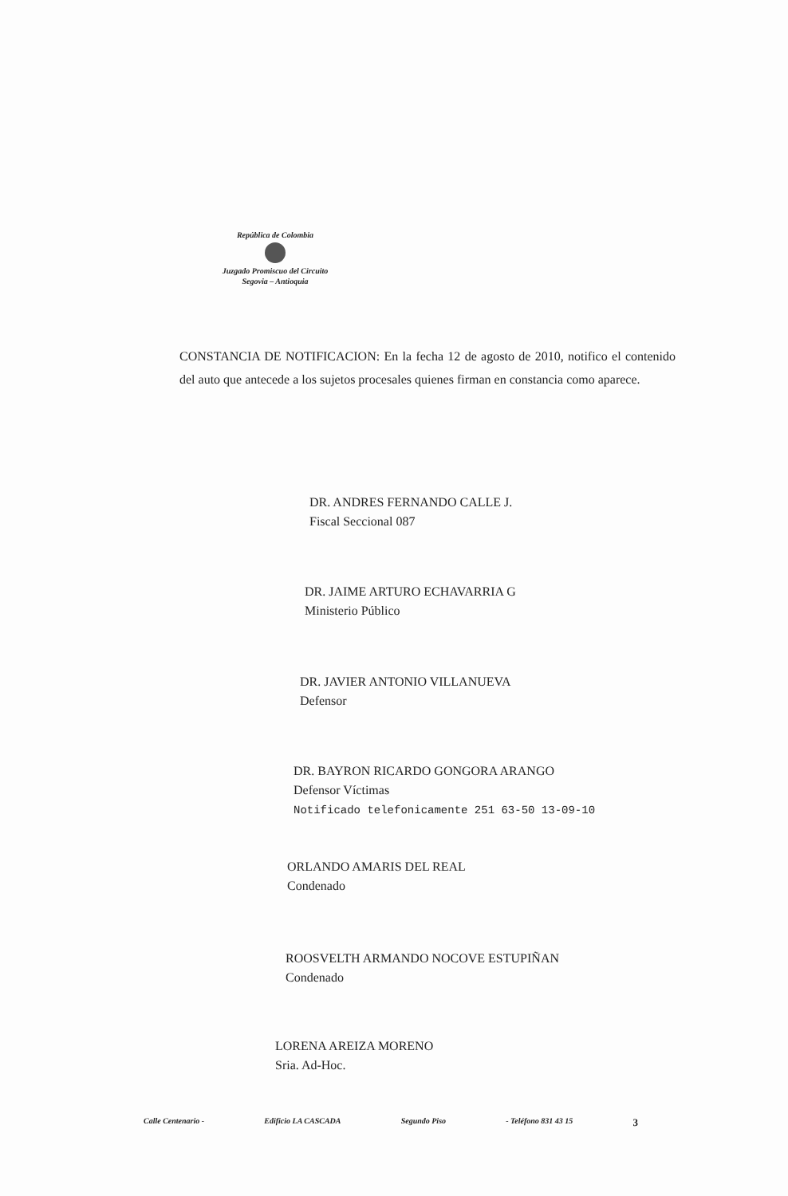República de Colombia
Juzgado Promiscuo del Circuito
Segovia – Antioquia
CONSTANCIA DE NOTIFICACION: En la fecha 12 de agosto de 2010, notifico el contenido del auto que antecede a los sujetos procesales quienes firman en constancia como aparece.
DR. ANDRES FERNANDO CALLE J.
Fiscal Seccional 087
DR. JAIME ARTURO ECHAVARRIA G
Ministerio Público
DR. JAVIER ANTONIO VILLANUEVA
Defensor
DR. BAYRON RICARDO GONGORA ARANGO
Defensor Víctimas
Notificado telefonicamente 251 63-50 13-09-10
ORLANDO AMARIS DEL REAL
Condenado
ROOSVELTH ARMANDO NOCOVE ESTUPIÑAN
Condenado
LORENA AREIZA MORENO
Sria. Ad-Hoc.
Calle Centenario - Edificio LA CASCADA Segundo Piso - Teléfono 831 43 15 3